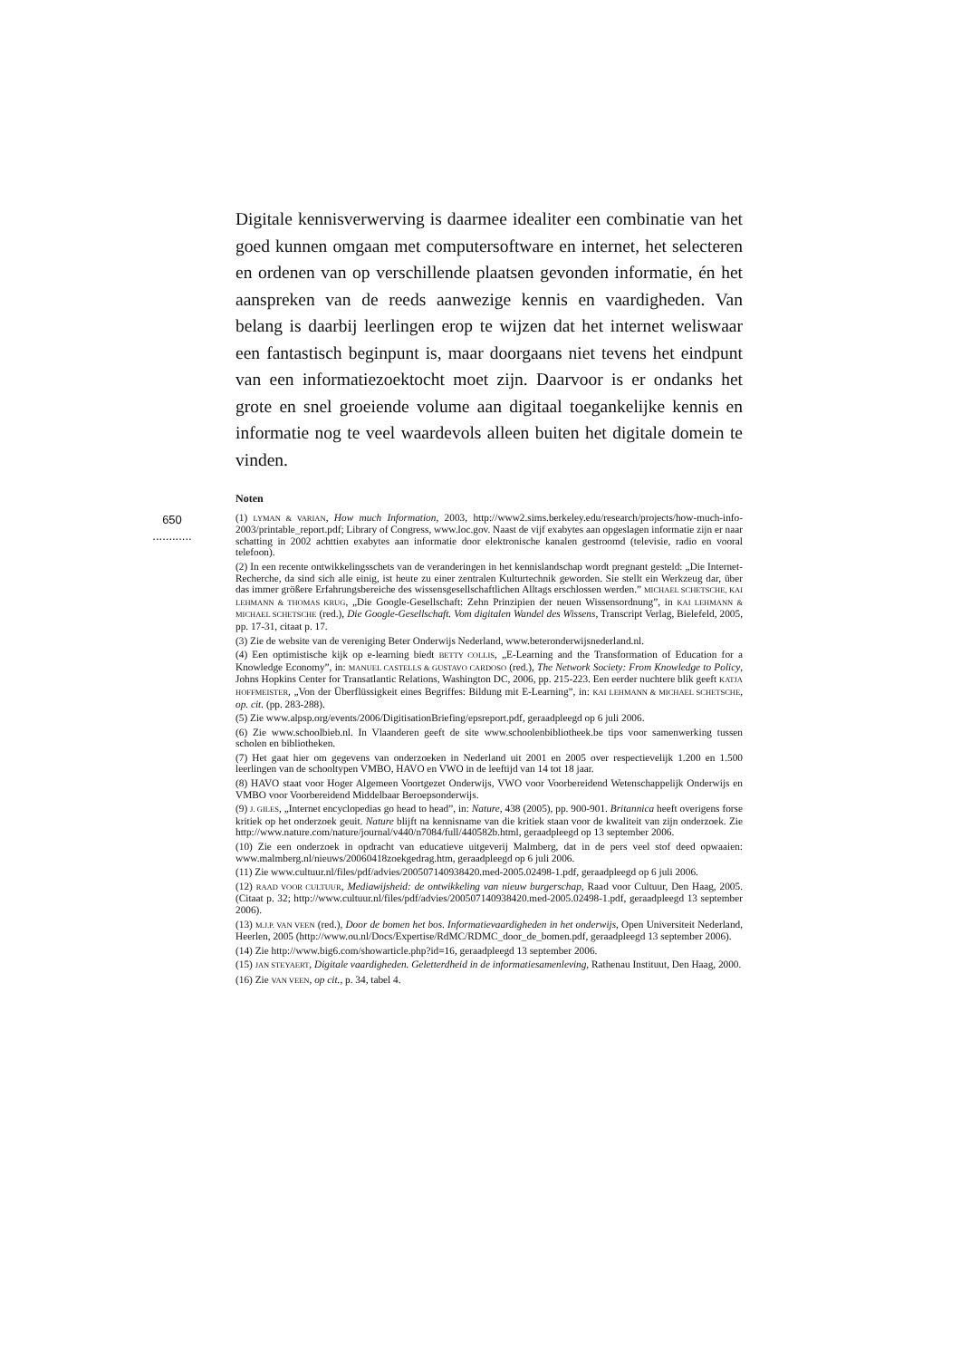Digitale kennisverwerving is daarmee idealiter een combinatie van het goed kunnen omgaan met computersoftware en internet, het selecteren en ordenen van op verschillende plaatsen gevonden informatie, én het aanspreken van de reeds aanwezige kennis en vaardigheden. Van belang is daarbij leerlingen erop te wijzen dat het internet weliswaar een fantastisch beginpunt is, maar doorgaans niet tevens het eindpunt van een informatiezoektocht moet zijn. Daarvoor is er ondanks het grote en snel groeiende volume aan digitaal toegankelijke kennis en informatie nog te veel waardevols alleen buiten het digitale domein te vinden.
Noten
650
............
(1) LYMAN & VARIAN, How much Information, 2003, http://www2.sims.berkeley.edu/research/projects/how-much-info-2003/printable_report.pdf; Library of Congress, www.loc.gov. Naast de vijf exabytes aan opgeslagen informatie zijn er naar schatting in 2002 achttien exabytes aan informatie door elektronische kanalen gestroomd (televisie, radio en vooral telefoon).
(2) In een recente ontwikkelingsschets van de veranderingen in het kennislandschap wordt pregnant gesteld: „Die Internet-Recherche, da sind sich alle einig, ist heute zu einer zentralen Kulturtechnik geworden. Sie stellt ein Werkzeug dar, über das immer größere Erfahrungsbereiche des wissensgesellschaftlichen Alltags erschlossen werden.” MICHAEL SCHETSCHE, KAI LEHMANN & THOMAS KRUG, „Die Google-Gesellschaft: Zehn Prinzipien der neuen Wissensordnung”, in KAI LEHMANN & MICHAEL SCHETSCHE (red.), Die Google-Gesellschaft. Vom digitalen Wandel des Wissens, Transcript Verlag, Bielefeld, 2005, pp. 17-31, citaat p. 17.
(3) Zie de website van de vereniging Beter Onderwijs Nederland, www.beteronderwijsnederland.nl.
(4) Een optimistische kijk op e-learning biedt BETTY COLLIS, „E-Learning and the Transformation of Education for a Knowledge Economy”, in: MANUEL CASTELLS & GUSTAVO CARDOSO (red.), The Network Society: From Knowledge to Policy, Johns Hopkins Center for Transatlantic Relations, Washington DC, 2006, pp. 215-223. Een eerder nuchtere blik geeft KATJA HOFFMEISTER, „Von der Überflüssigkeit eines Begriffes: Bildung mit E-Learning”, in: KAI LEHMANN & MICHAEL SCHETSCHE, op. cit. (pp. 283-288).
(5) Zie www.alpsp.org/events/2006/DigitisationBriefing/epsreport.pdf, geraadpleegd op 6 juli 2006.
(6) Zie www.schoolbieb.nl. In Vlaanderen geeft de site www.schoolenbibliotheek.be tips voor samenwerking tussen scholen en bibliotheken.
(7) Het gaat hier om gegevens van onderzoeken in Nederland uit 2001 en 2005 over respectievelijk 1.200 en 1.500 leerlingen van de schooltypen VMBO, HAVO en VWO in de leeftijd van 14 tot 18 jaar.
(8) HAVO staat voor Hoger Algemeen Voortgezet Onderwijs, VWO voor Voorbereidend Wetenschappelijk Onderwijs en VMBO voor Voorbereidend Middelbaar Beroepsonderwijs.
(9) J. GILES, „Internet encyclopedias go head to head”, in: Nature, 438 (2005), pp. 900-901. Britannica heeft overigens forse kritiek op het onderzoek geuit. Nature blijft na kennisname van die kritiek staan voor de kwaliteit van zijn onderzoek. Zie http://www.nature.com/nature/journal/v440/n7084/full/440582b.html, geraadpleegd op 13 september 2006.
(10) Zie een onderzoek in opdracht van educatieve uitgeverij Malmberg, dat in de pers veel stof deed opwaaien: www.malmberg.nl/nieuws/20060418zoekgedrag.htm, geraadpleegd op 6 juli 2006.
(11) Zie www.cultuur.nl/files/pdf/advies/200507140938420.med-2005.02498-1.pdf, geraadpleegd op 6 juli 2006.
(12) RAAD VOOR CULTUUR, Mediawijsheid: de ontwikkeling van nieuw burgerschap, Raad voor Cultuur, Den Haag, 2005. (Citaat p. 32; http://www.cultuur.nl/files/pdf/advies/200507140938420.med-2005.02498-1.pdf, geraadpleegd 13 september 2006).
(13) M.J.P. VAN VEEN (red.), Door de bomen het bos. Informatievaardigheden in het onderwijs, Open Universiteit Nederland, Heerlen, 2005 (http://www.ou.nl/Docs/Expertise/RdMC/RDMC_door_de_bomen.pdf, geraadpleegd 13 september 2006).
(14) Zie http://www.big6.com/showarticle.php?id=16, geraadpleegd 13 september 2006.
(15) JAN STEYAERT, Digitale vaardigheden. Geletterdheid in de informatiesamenleving, Rathenau Instituut, Den Haag, 2000.
(16) Zie VAN VEEN, op cit., p. 34, tabel 4.